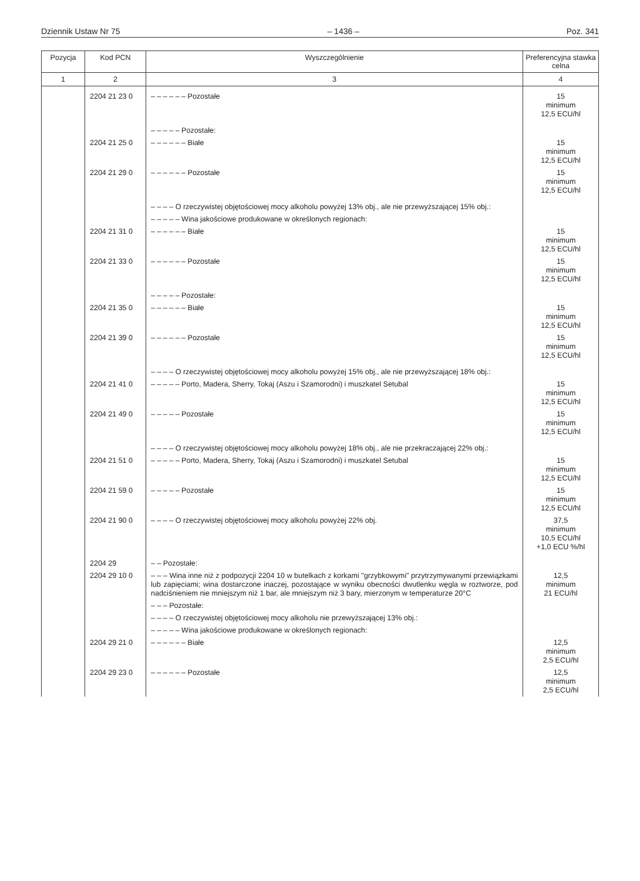Dziennik Ustaw Nr 75 – 1436 – Poz. 341
| Pozycja | Kod PCN | Wyszczególnienie | Preferencyjna stawka celna |
| --- | --- | --- | --- |
| 1 | 2 | 3 | 4 |
| | 2204 21 23 0 | – – – – – – Pozostałe | 15 minimum 12,5 ECU/hl |
| | | – – – – – Pozostałe: | |
| | 2204 21 25 0 | – – – – – – Białe | 15 minimum 12,5 ECU/hl |
| | 2204 21 29 0 | – – – – – – Pozostałe | 15 minimum 12,5 ECU/hl |
| | | – – – – O rzeczywistej objętościowej mocy alkoholu powyżej 13% obj., ale nie przewyższającej 15% obj.: | |
| | | – – – – – Wina jakościowe produkowane w określonych regionach: | |
| | 2204 21 31 0 | – – – – – – Białe | 15 minimum 12,5 ECU/hl |
| | 2204 21 33 0 | – – – – – – Pozostałe | 15 minimum 12,5 ECU/hl |
| | | – – – – – Pozostałe: | |
| | 2204 21 35 0 | – – – – – – Białe | 15 minimum 12,5 ECU/hl |
| | 2204 21 39 0 | – – – – – – Pozostałe | 15 minimum 12,5 ECU/hl |
| | | – – – – O rzeczywistej objętościowej mocy alkoholu powyżej 15% obj., ale nie przewyższającej 18% obj.: | |
| | 2204 21 41 0 | – – – – – Porto, Madera, Sherry, Tokaj (Aszu i Szamorodni) i muszkatel Setubal | 15 minimum 12,5 ECU/hl |
| | 2204 21 49 0 | – – – – – Pozostałe | 15 minimum 12,5 ECU/hl |
| | | – – – – O rzeczywistej objętościowej mocy alkoholu powyżej 18% obj., ale nie przekraczającej 22% obj.: | |
| | 2204 21 51 0 | – – – – – Porto, Madera, Sherry, Tokaj (Aszu i Szamorodni) i muszkatel Setubal | 15 minimum 12,5 ECU/hl |
| | 2204 21 59 0 | – – – – – Pozostałe | 15 minimum 12,5 ECU/hl |
| | 2204 21 90 0 | – – – – O rzeczywistej objętościowej mocy alkoholu powyżej 22% obj. | 37,5 minimum 10,5 ECU/hl +1,0 ECU %/hl |
| | 2204 29 | – – Pozostałe: | |
| | 2204 29 10 0 | – – – Wina inne niż z podpozycji 2204 10 w butelkach z korkami "grzybkowymi" przytrzymywanymi przewiązkami lub zapięciami; wina dostarczone inaczej, pozostające w wyniku obecności dwutlenku węgla w roztworze, pod nadciśnieniem nie mniejszym niż 1 bar, ale mniejszym niż 3 bary, mierzonym w temperaturze 20°C | 12,5 minimum 21 ECU/hl |
| | | – – – Pozostałe: | |
| | | – – – – O rzeczywistej objętościowej mocy alkoholu nie przewyższającej 13% obj.: | |
| | | – – – – – Wina jakościowe produkowane w określonych regionach: | |
| | 2204 29 21 0 | – – – – – – Białe | 12,5 minimum 2,5 ECU/hl |
| | 2204 29 23 0 | – – – – – – Pozostałe | 12,5 minimum 2,5 ECU/hl |